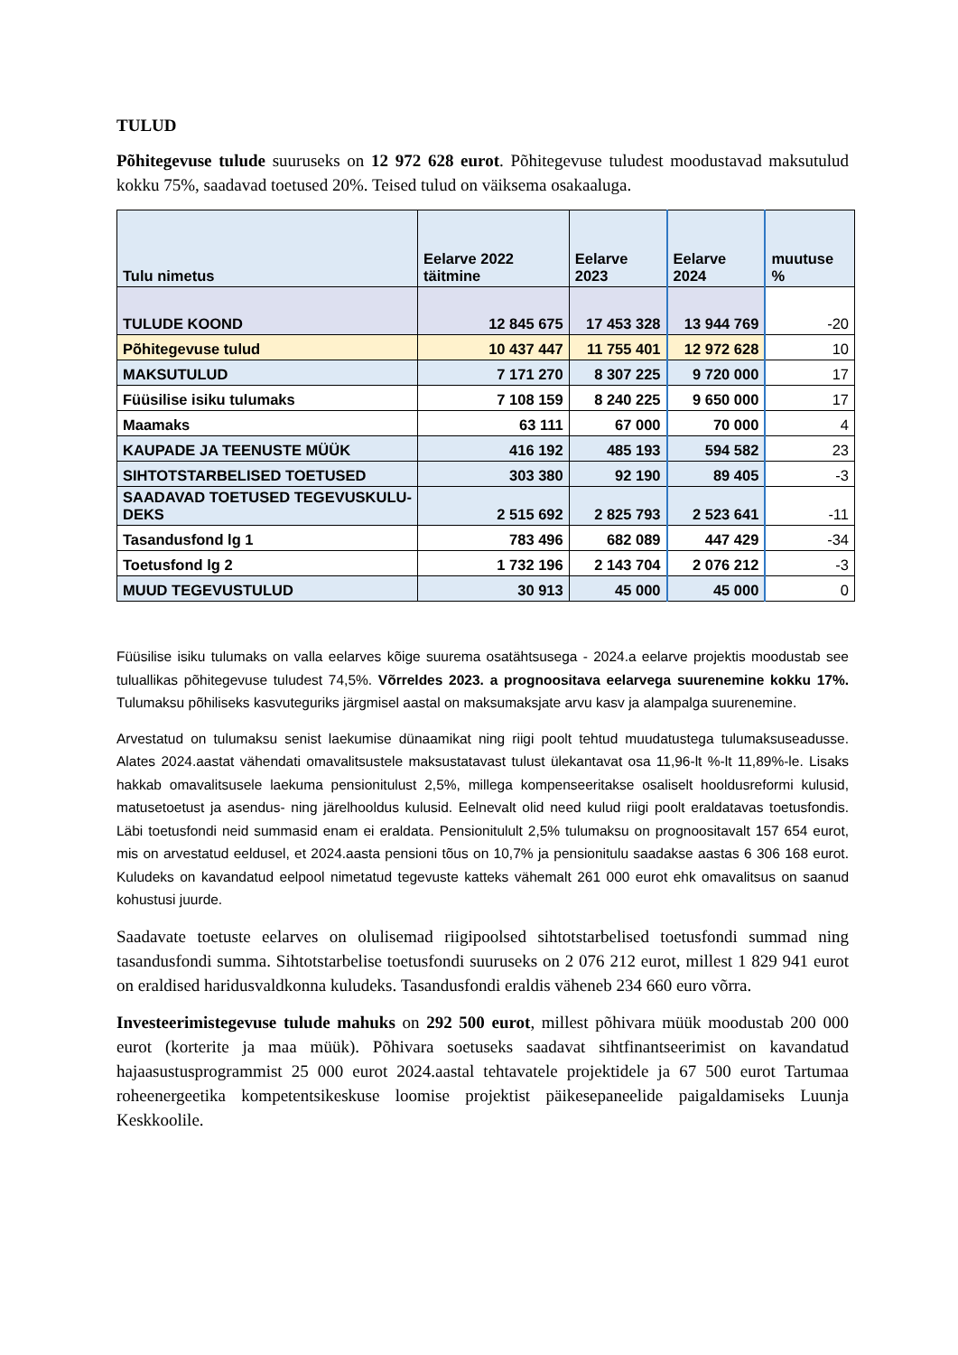TULUD
Põhitegevuse tulude suuruseks on 12 972 628 eurot. Põhitegevuse tuludest moodustavad maksutulud kokku 75%, saadavad toetused 20%. Teised tulud on väiksema osakaaluga.
| Tulu nimetus | Eelarve 2022 täitmine | Eelarve 2023 | Eelarve 2024 | muutuse % |
| --- | --- | --- | --- | --- |
| TULUDE KOOND | 12 845 675 | 17 453 328 | 13 944 769 | -20 |
| Põhitegevuse tulud | 10 437 447 | 11 755 401 | 12 972 628 | 10 |
| MAKSUTULUD | 7 171 270 | 8 307 225 | 9 720 000 | 17 |
| Füüsilise isiku tulumaks | 7 108 159 | 8 240 225 | 9 650 000 | 17 |
| Maamaks | 63 111 | 67 000 | 70 000 | 4 |
| KAUPADE JA TEENUSTE MÜÜK | 416 192 | 485 193 | 594 582 | 23 |
| SIHTOTSTARBELISED TOETUSED | 303 380 | 92 190 | 89 405 | -3 |
| SAADAVAD TOETUSED TEGEVUSKULU-DEKS | 2 515 692 | 2 825 793 | 2 523 641 | -11 |
| Tasandusfond lg 1 | 783 496 | 682 089 | 447 429 | -34 |
| Toetusfond lg 2 | 1 732 196 | 2 143 704 | 2 076 212 | -3 |
| MUUD TEGEVUSTULUD | 30 913 | 45 000 | 45 000 | 0 |
Füüsilise isiku tulumaks on valla eelarves kõige suurema osatähtsusega - 2024.a eelarve projektis moodustab see tuluallikas põhitegevuse tuludest 74,5%. Võrreldes 2023. a prognoositava eelarvega suurenemine kokku 17%. Tulumaksu põhiliseks kasvuteguriks järgmisel aastal on maksumaksjate arvu kasv ja alampalga suurenemine.
Arvestatud on tulumaksu senist laekumise dünaamikat ning riigi poolt tehtud muudatustega tulumaksuseadusse. Alates 2024.aastat vähendati omavalitsustele maksustatavast tulust ülekantavat osa 11,96-lt %-lt 11,89%-le. Lisaks hakkab omavalitsusele laekuma pensionitulust 2,5%, millega kompenseeritakse osaliselt hooldusreformi kulusid, matusetoetust ja asendus- ning järelhooldus kulusid. Eelnevalt olid need kulud riigi poolt eraldatavas toetusfondis. Läbi toetusfondi neid summasid enam ei eraldata. Pensionitulult 2,5% tulumaksu on prognoositavalt 157 654 eurot, mis on arvestatud eeldusel, et 2024.aasta pensioni tõus on 10,7% ja pensionitulu saadakse aastas 6 306 168 eurot. Kuludeks on kavandatud eelpool nimetatud tegevuste katteks vähemalt 261 000 eurot ehk omavalitsus on saanud kohustusi juurde.
Saadavate toetuste eelarves on olulisemad riigipoolsed sihtotstarbelised toetusfondi summad ning tasandusfondi summa. Sihtotstarbelise toetusfondi suuruseks on 2 076 212 eurot, millest 1 829 941 eurot on eraldised haridusvaldkonna kuludeks. Tasandusfondi eraldis väheneb 234 660 euro võrra.
Investeerimistegevuse tulude mahuks on 292 500 eurot, millest põhivara müük moodustab 200 000 eurot (korterite ja maa müük). Põhivara soetuseks saadavat sihtfinantseerimist on kavandatud hajaasustusprogrammist 25 000 eurot 2024.aastal tehtavatele projektidele ja 67 500 eurot Tartumaa roheenergeetika kompetentsikeskuse loomise projektist päikesepaneelide paigaldamiseks Luunja Keskkoolile.